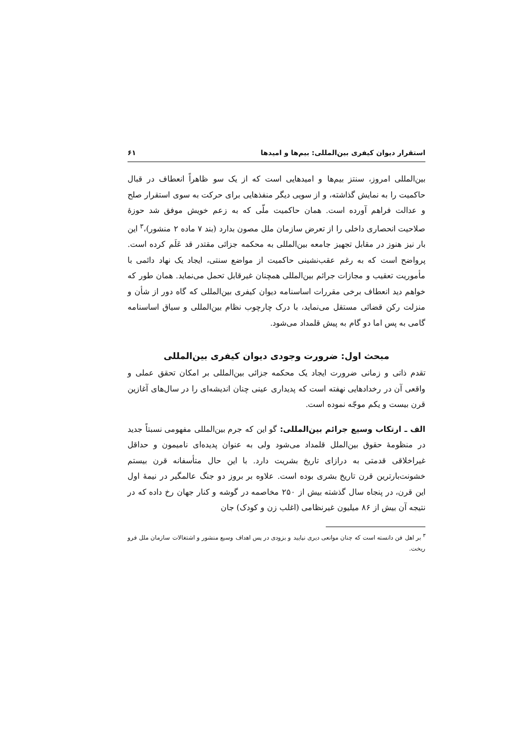استقرار دیوان کیفری بین‌المللی: بیم‌ها و امیدها ۶۱
بین‌المللی امروز، سنتز بیم‌ها و امیدهایی است که از یک سو ظاهراً انعطاف در قبال حاکمیت را به نمایش گذاشته، و از سویی دیگر منفذهایی برای حرکت به سوی استقرار صلح و عدالت فراهم آورده است. همان حاکمیت ملّی که به زعم خویش موفق شد حوزهٔ صلاحیت انحصاری داخلی را از تعرض سازمان ملل مصون بدارد (بند ۷ ماده ۲ منشور)،<sup>۳</sup> این بار نیز هنوز در مقابل تجهیز جامعه بین‌المللی به محکمه جزائی مقتدر قد عَلَم کرده است. پرواضح است که به رغم عقب‌نشینی حاکمیت از مواضع سنتی، ایجاد یک نهاد دائمی با مأموریت تعقیب و مجازات جرائم بین‌المللی همچنان غیرقابل تحمل می‌نماید. همان طور که خواهم دید انعطاف برخی مقررات اساسنامه دیوان کیفری بین‌المللی که گاه دور از شأن و منزلت رکن قضائی مستقل می‌نماید، با درک چارچوب نظام بین‌المللی و سیاق اساسنامه گامی به پس اما دو گام به پیش قلمداد می‌شود.
مبحث اول: ضرورت وجودی دیوان کیفری بین‌المللی
تقدم ذاتی و زمانی ضرورت ایجاد یک محکمه جزائی بین‌المللی بر امکان تحقق عملی و واقعی آن در رخدادهایی نهفته است که پدیداری عینی چنان اندیشه‌ای را در سال‌های آغازین قرن بیست و یکم موجّه نموده است.
الف ـ ارتکاب وسیع جرائم بین‌المللی: گو این که جرم بین‌المللی مفهومی نسبتاً جدید در منظومهٔ حقوق بین‌الملل قلمداد می‌شود ولی به عنوان پدیده‌ای نامیمون و حداقل غیراخلاقی قدمتی به درازای تاریخ بشریت دارد. با این حال متأسفانه قرن بیستم خشونت‌بارترین قرن تاریخ بشری بوده است. علاوه بر بروز دو جنگ عالمگیر در نیمهٔ اول این قرن، در پنجاه سال گذشته بیش از ۲۵۰ مخاصمه در گوشه و کنار جهان رخ داده که در نتیجه آن بیش از ۸۶ میلیون غیرنظامی (اغلب زن و کودک) جان
<sup>۳</sup> بر اهل فن دانسته است که چنان موانعی دیری نپایید و بزودی در پس اهداف وسیع منشور و اشتغالات سازمان ملل فرو ریخت.